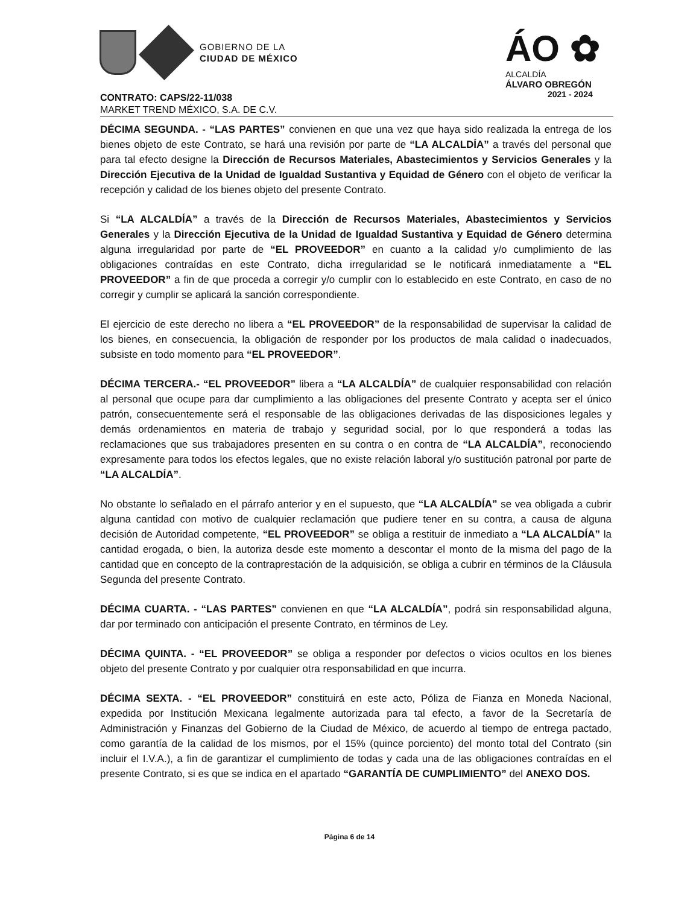GOBIERNO DE LA
CIUDAD DE MÉXICO
ÁO ✿
ALCALDÍA
ÁLVARO OBREGÓN
2021 - 2024
CONTRATO: CAPS/22-11/038
MARKET TREND MÉXICO, S.A. DE C.V.
DÉCIMA SEGUNDA. - “LAS PARTES” convienen en que una vez que haya sido realizada la entrega de los bienes objeto de este Contrato, se hará una revisión por parte de “LA ALCALDÍA” a través del personal que para tal efecto designe la Dirección de Recursos Materiales, Abastecimientos y Servicios Generales y la Dirección Ejecutiva de la Unidad de Igualdad Sustantiva y Equidad de Género con el objeto de verificar la recepción y calidad de los bienes objeto del presente Contrato.
Si “LA ALCALDÍA” a través de la Dirección de Recursos Materiales, Abastecimientos y Servicios Generales y la Dirección Ejecutiva de la Unidad de Igualdad Sustantiva y Equidad de Género determina alguna irregularidad por parte de “EL PROVEEDOR” en cuanto a la calidad y/o cumplimiento de las obligaciones contraídas en este Contrato, dicha irregularidad se le notificará inmediatamente a “EL PROVEEDOR” a fin de que proceda a corregir y/o cumplir con lo establecido en este Contrato, en caso de no corregir y cumplir se aplicará la sanción correspondiente.
El ejercicio de este derecho no libera a “EL PROVEEDOR” de la responsabilidad de supervisar la calidad de los bienes, en consecuencia, la obligación de responder por los productos de mala calidad o inadecuados, subsiste en todo momento para “EL PROVEEDOR”.
DÉCIMA TERCERA.- “EL PROVEEDOR” libera a “LA ALCALDÍA” de cualquier responsabilidad con relación al personal que ocupe para dar cumplimiento a las obligaciones del presente Contrato y acepta ser el único patrón, consecuentemente será el responsable de las obligaciones derivadas de las disposiciones legales y demás ordenamientos en materia de trabajo y seguridad social, por lo que responderá a todas las reclamaciones que sus trabajadores presenten en su contra o en contra de “LA ALCALDÍA”, reconociendo expresamente para todos los efectos legales, que no existe relación laboral y/o sustitución patronal por parte de “LA ALCALDÍA”.
No obstante lo señalado en el párrafo anterior y en el supuesto, que “LA ALCALDÍA” se vea obligada a cubrir alguna cantidad con motivo de cualquier reclamación que pudiere tener en su contra, a causa de alguna decisión de Autoridad competente, “EL PROVEEDOR” se obliga a restituir de inmediato a “LA ALCALDÍA” la cantidad erogada, o bien, la autoriza desde este momento a descontar el monto de la misma del pago de la cantidad que en concepto de la contraprestación de la adquisición, se obliga a cubrir en términos de la Cláusula Segunda del presente Contrato.
DÉCIMA CUARTA. - “LAS PARTES” convienen en que “LA ALCALDÍA”, podrá sin responsabilidad alguna, dar por terminado con anticipación el presente Contrato, en términos de Ley.
DÉCIMA QUINTA. - “EL PROVEEDOR” se obliga a responder por defectos o vicios ocultos en los bienes objeto del presente Contrato y por cualquier otra responsabilidad en que incurra.
DÉCIMA SEXTA. - “EL PROVEEDOR” constituirá en este acto, Póliza de Fianza en Moneda Nacional, expedida por Institución Mexicana legalmente autorizada para tal efecto, a favor de la Secretaría de Administración y Finanzas del Gobierno de la Ciudad de México, de acuerdo al tiempo de entrega pactado, como garantía de la calidad de los mismos, por el 15% (quince porciento) del monto total del Contrato (sin incluir el I.V.A.), a fin de garantizar el cumplimiento de todas y cada una de las obligaciones contraídas en el presente Contrato, si es que se indica en el apartado “GARANTÍA DE CUMPLIMIENTO” del ANEXO DOS.
Página 6 de 14